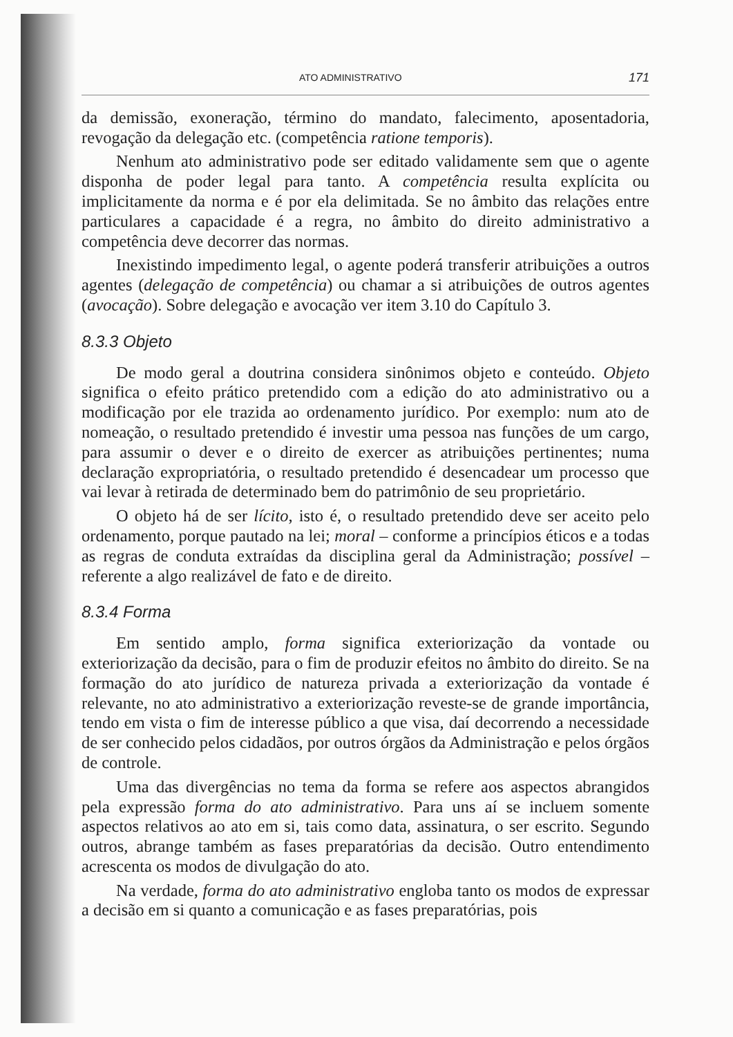ATO ADMINISTRATIVO 171
da demissão, exoneração, término do mandato, falecimento, aposentadoria, revogação da delegação etc. (competência ratione temporis).
Nenhum ato administrativo pode ser editado validamente sem que o agente disponha de poder legal para tanto. A competência resulta explícita ou implicitamente da norma e é por ela delimitada. Se no âmbito das relações entre particulares a capacidade é a regra, no âmbito do direito administrativo a competência deve decorrer das normas.
Inexistindo impedimento legal, o agente poderá transferir atribuições a outros agentes (delegação de competência) ou chamar a si atribuições de outros agentes (avocação). Sobre delegação e avocação ver item 3.10 do Capítulo 3.
8.3.3 Objeto
De modo geral a doutrina considera sinônimos objeto e conteúdo. Objeto significa o efeito prático pretendido com a edição do ato administrativo ou a modificação por ele trazida ao ordenamento jurídico. Por exemplo: num ato de nomeação, o resultado pretendido é investir uma pessoa nas funções de um cargo, para assumir o dever e o direito de exercer as atribuições pertinentes; numa declaração expropriatória, o resultado pretendido é desencadear um processo que vai levar à retirada de determinado bem do patrimônio de seu proprietário.
O objeto há de ser lícito, isto é, o resultado pretendido deve ser aceito pelo ordenamento, porque pautado na lei; moral – conforme a princípios éticos e a todas as regras de conduta extraídas da disciplina geral da Administração; possível – referente a algo realizável de fato e de direito.
8.3.4 Forma
Em sentido amplo, forma significa exteriorização da vontade ou exteriorização da decisão, para o fim de produzir efeitos no âmbito do direito. Se na formação do ato jurídico de natureza privada a exteriorização da vontade é relevante, no ato administrativo a exteriorização reveste-se de grande importância, tendo em vista o fim de interesse público a que visa, daí decorrendo a necessidade de ser conhecido pelos cidadãos, por outros órgãos da Administração e pelos órgãos de controle.
Uma das divergências no tema da forma se refere aos aspectos abrangidos pela expressão forma do ato administrativo. Para uns aí se incluem somente aspectos relativos ao ato em si, tais como data, assinatura, o ser escrito. Segundo outros, abrange também as fases preparatórias da decisão. Outro entendimento acrescenta os modos de divulgação do ato.
Na verdade, forma do ato administrativo engloba tanto os modos de expressar a decisão em si quanto a comunicação e as fases preparatórias, pois